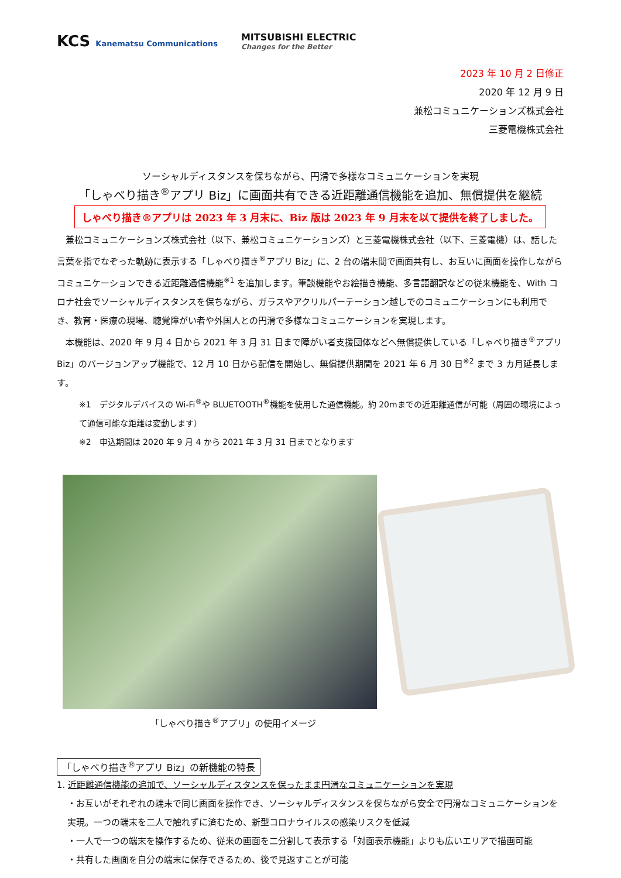KCS Kanematsu Communications
MITSUBISHI ELECTRIC
Changes for the Better
2023 年 10 月 2 日修正
2020 年 12 月 9 日
兼松コミュニケーションズ株式会社
三菱電機株式会社
ソーシャルディスタンスを保ちながら、円滑で多様なコミュニケーションを実現
「しゃべり描き<sup>®</sup>アプリ Biz」に画面共有できる近距離通信機能を追加、無償提供を継続
しゃべり描き®アプリは 2023 年 3 月末に、Biz 版は 2023 年 9 月末を以て提供を終了しました。
兼松コミュニケーションズ株式会社（以下、兼松コミュニケーションズ）と三菱電機株式会社（以下、三菱電機）は、話した言葉を指でなぞった軌跡に表示する「しゃべり描き<sup>®</sup>アプリ Biz」に、2 台の端末間で画面共有し、お互いに画面を操作しながらコミュニケーションできる近距離通信機能<sup>※1</sup> を追加します。筆談機能やお絵描き機能、多言語翻訳などの従来機能を、With コロナ社会でソーシャルディスタンスを保ちながら、ガラスやアクリルパーテーション越しでのコミュニケーションにも利用でき、教育・医療の現場、聴覚障がい者や外国人との円滑で多様なコミュニケーションを実現します。
本機能は、2020 年 9 月 4 日から 2021 年 3 月 31 日まで障がい者支援団体などへ無償提供している「しゃべり描き<sup>®</sup>アプリ Biz」のバージョンアップ機能で、12 月 10 日から配信を開始し、無償提供期間を 2021 年 6 月 30 日<sup>※2</sup> まで 3 カ月延長します。
※1　デジタルデバイスの Wi-Fi<sup>®</sup>や BLUETOOTH<sup>®</sup>機能を使用した通信機能。約 20mまでの近距離通信が可能（周囲の環境によって通信可能な距離は変動します）
※2　申込期間は 2020 年 9 月 4 から 2021 年 3 月 31 日までとなります
「しゃべり描き<sup>®</sup>アプリ」の使用イメージ
「しゃべり描き<sup>®</sup>アプリ Biz」の新機能の特長
1. 近距離通信機能の追加で、ソーシャルディスタンスを保ったまま円滑なコミュニケーションを実現
・お互いがそれぞれの端末で同じ画面を操作でき、ソーシャルディスタンスを保ちながら安全で円滑なコミュニケーションを実現。一つの端末を二人で触れずに済むため、新型コロナウイルスの感染リスクを低減
・一人で一つの端末を操作するため、従来の画面を二分割して表示する「対面表示機能」よりも広いエリアで描画可能
・共有した画面を自分の端末に保存できるため、後で見返すことが可能